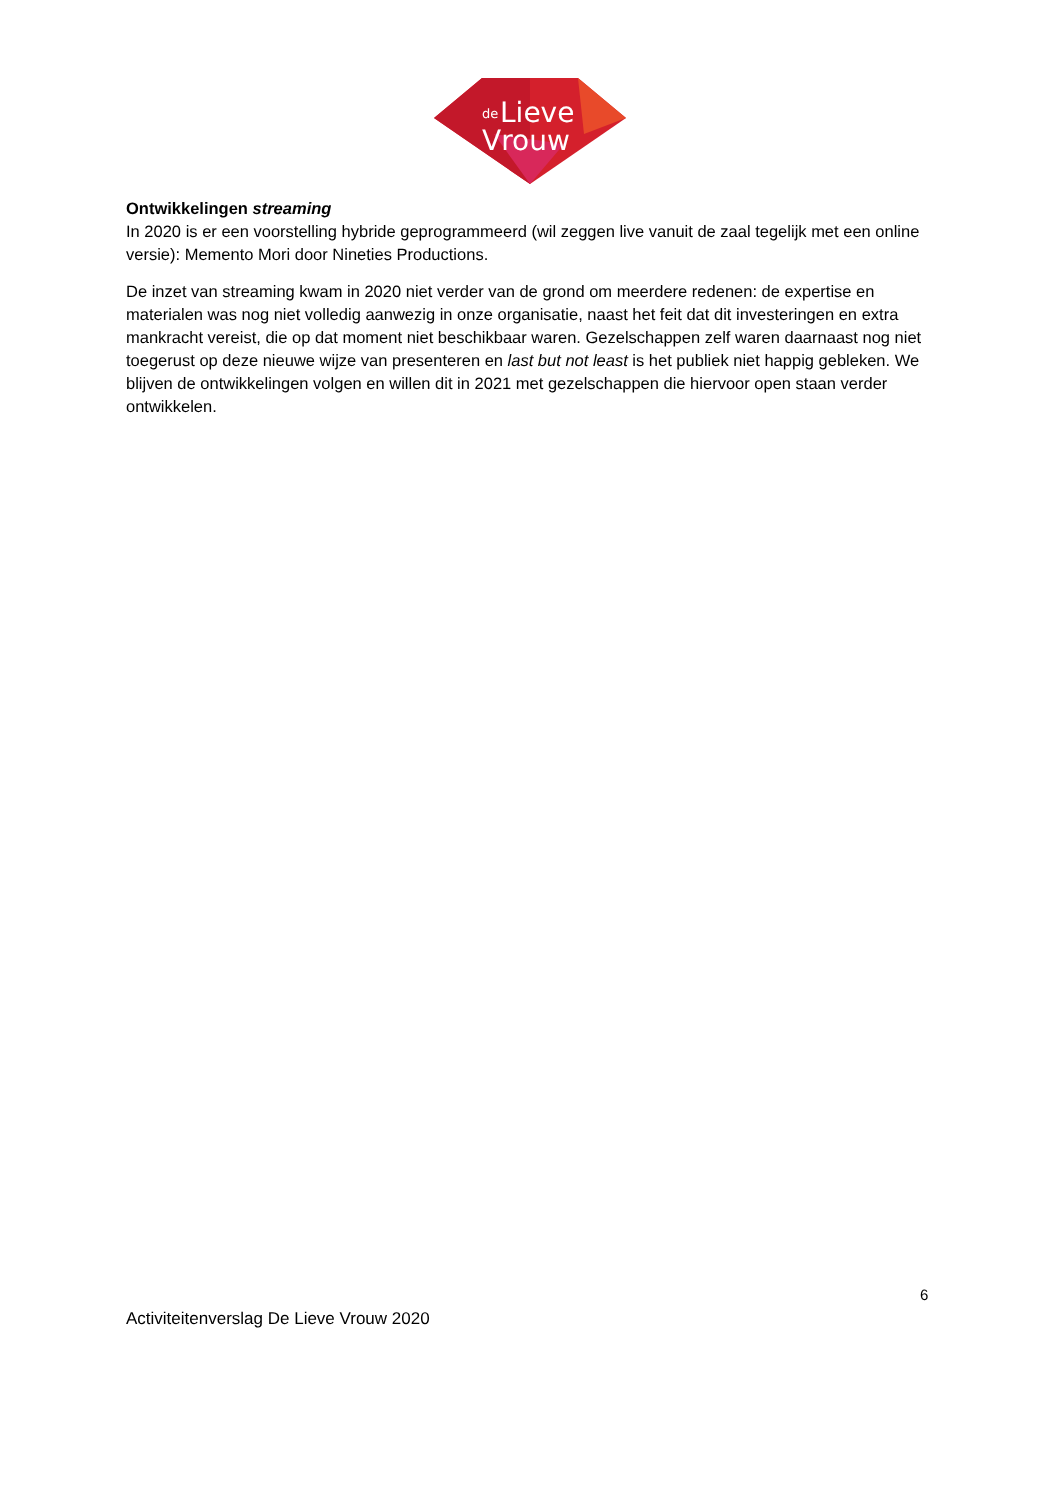de
Lieve
Vrouw
Ontwikkelingen streaming
In 2020 is er een voorstelling hybride geprogrammeerd (wil zeggen live vanuit de zaal tegelijk met een online versie): Memento Mori door Nineties Productions.
De inzet van streaming kwam in 2020 niet verder van de grond om meerdere redenen: de expertise en materialen was nog niet volledig aanwezig in onze organisatie, naast het feit dat dit investeringen en extra mankracht vereist, die op dat moment niet beschikbaar waren. Gezelschappen zelf waren daarnaast nog niet toegerust op deze nieuwe wijze van presenteren en last but not least is het publiek niet happig gebleken. We blijven de ontwikkelingen volgen en willen dit in 2021 met gezelschappen die hiervoor open staan verder ontwikkelen.
6
Activiteitenverslag De Lieve Vrouw 2020